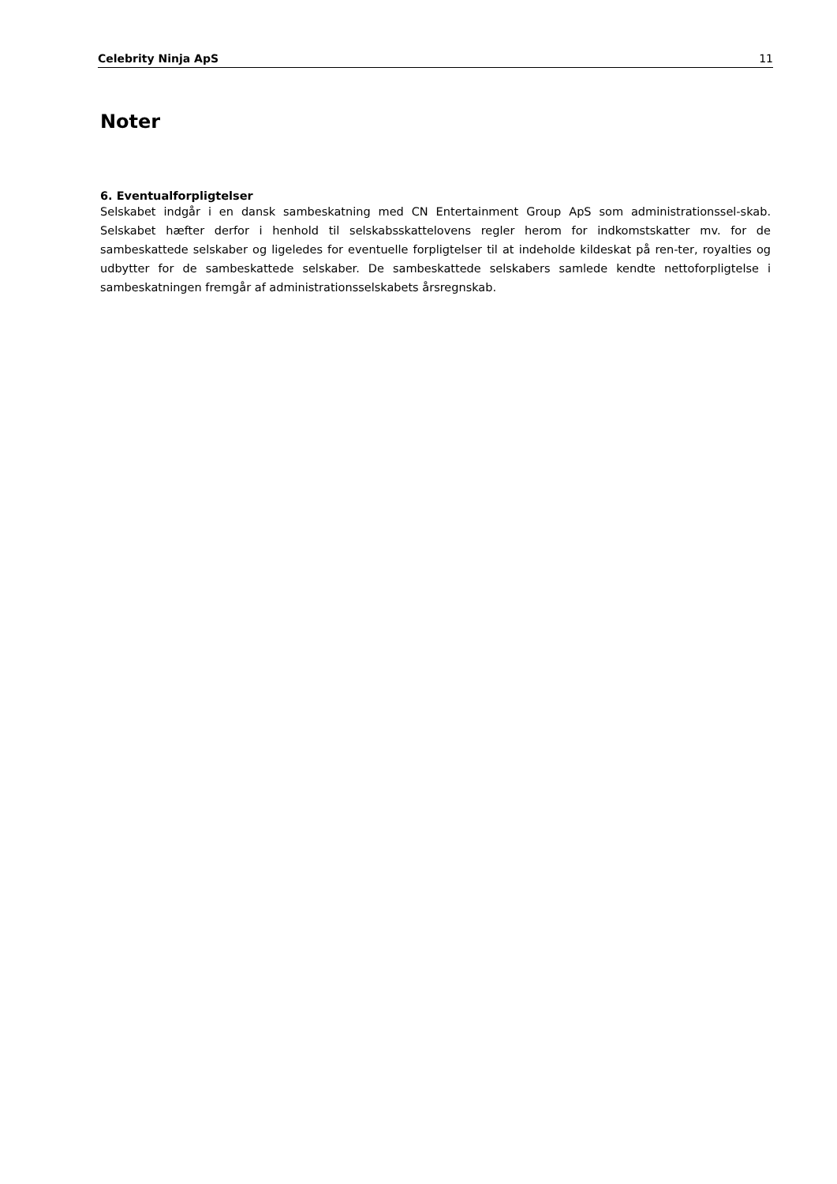Celebrity Ninja ApS 11
Noter
6. Eventualforpligtelser
Selskabet indgår i en dansk sambeskatning med CN Entertainment Group ApS som administrationssel-skab. Selskabet hæfter derfor i henhold til selskabsskattelovens regler herom for indkomstskatter mv. for de sambeskattede selskaber og ligeledes for eventuelle forpligtelser til at indeholde kildeskat på ren-ter, royalties og udbytter for de sambeskattede selskaber. De sambeskattede selskabers samlede kendte nettoforpligtelse i sambeskatningen fremgår af administrationsselskabets årsregnskab.